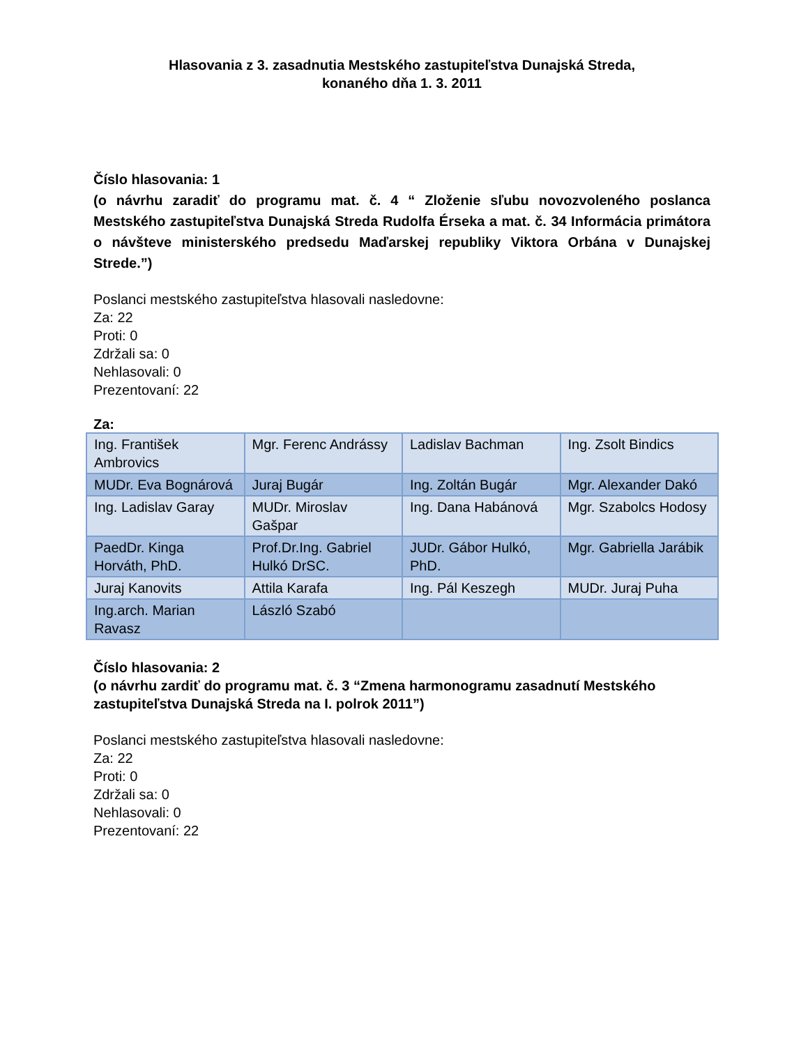Hlasovania z 3. zasadnutia Mestského zastupiteľstva Dunajská Streda,
konaného dňa 1. 3. 2011
Číslo hlasovania: 1
(o návrhu zaradiť do programu mat. č. 4 “ Zloženie sľubu novozvoleného poslanca Mestského zastupiteľstva Dunajská Streda Rudolfa Érseka a mat. č. 34 Informácia primátora o návšteve ministerského predsedu Maďarskej republiky Viktora Orbána v Dunajskej Strede.”)
Poslanci mestského zastupiteľstva hlasovali nasledovne:
Za: 22
Proti: 0
Zdržali sa: 0
Nehlasovali: 0
Prezentovaní: 22
Za:
| Ing. František Ambrovics | Mgr. Ferenc Andrássy | Ladislav Bachman | Ing. Zsolt Bindics |
| MUDr. Eva Bognárová | Juraj Bugár | Ing. Zoltán Bugár | Mgr. Alexander Dakó |
| Ing. Ladislav Garay | MUDr. Miroslav Gašpar | Ing. Dana Habánová | Mgr. Szabolcs Hodosy |
| PaedDr. Kinga Horváth, PhD. | Prof.Dr.Ing. Gabriel Hulkó DrSC. | JUDr. Gábor Hulkó, PhD. | Mgr. Gabriella Jarábik |
| Juraj Kanovits | Attila Karafa | Ing. Pál Keszegh | MUDr. Juraj Puha |
| Ing.arch. Marian Ravasz | László Szabó | | |
Číslo hlasovania: 2
(o návrhu zardiť do programu mat. č. 3 “Zmena harmonogramu zasadnutí Mestského zastupiteľstva Dunajská Streda na I. polrok 2011”)
Poslanci mestského zastupiteľstva hlasovali nasledovne:
Za: 22
Proti: 0
Zdržali sa: 0
Nehlasovali: 0
Prezentovaní: 22